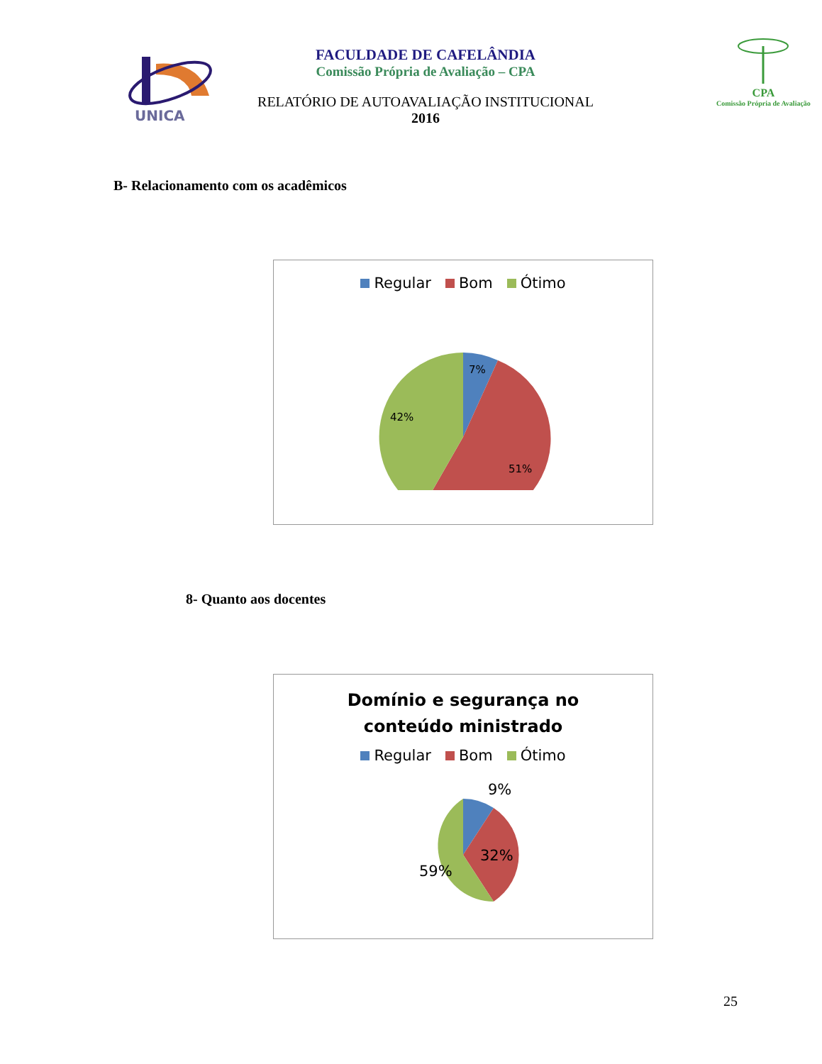UNICA
FACULDADE DE CAFELÂNDIA
Comissão Própria de Avaliação – CPA
RELATÓRIO DE AUTOAVALIAÇÃO INSTITUCIONAL
2016
CPA
Comissão Própria de Avaliação
B- Relacionamento com os acadêmicos
Regular Bom Ótimo
7%
51%
42%
8- Quanto aos docentes
Domínio e segurança no
conteúdo ministrado
Regular Bom Ótimo
9%
32%
59%
25